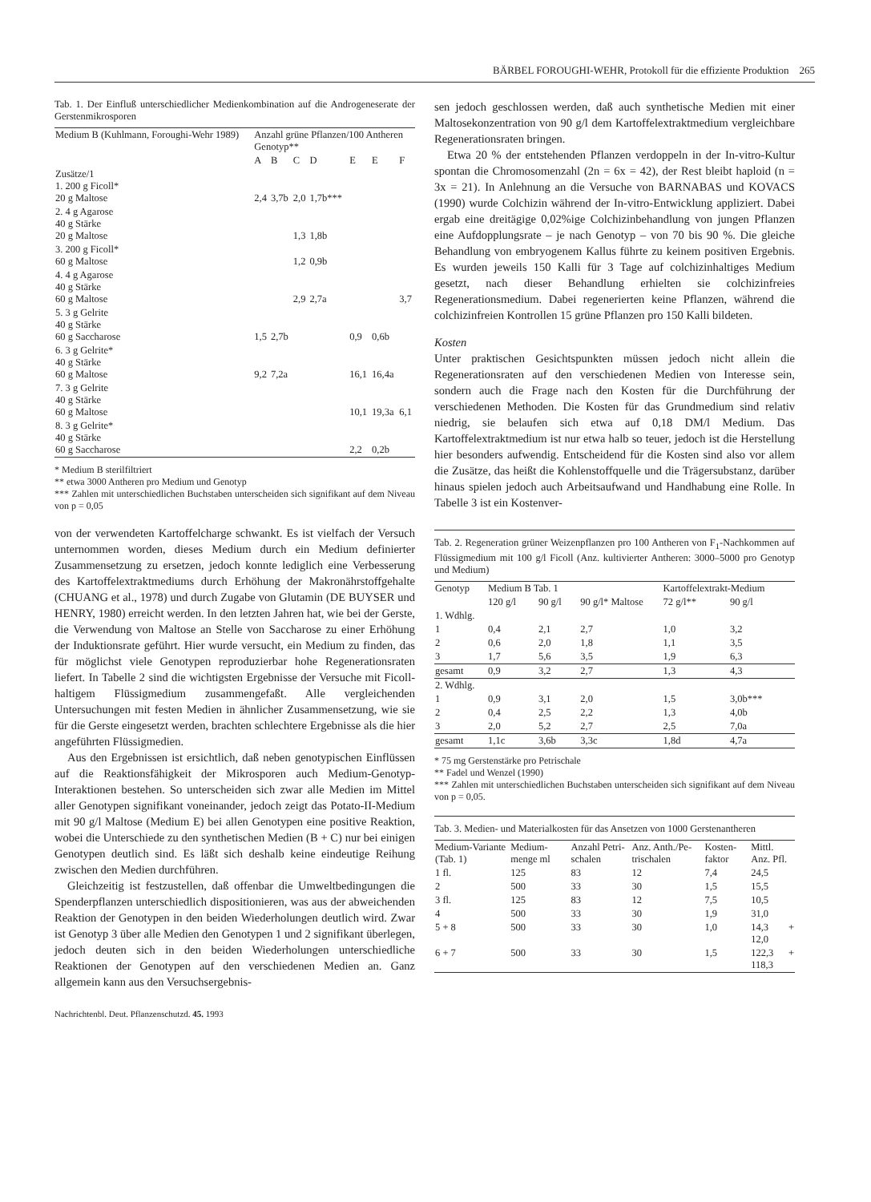BÄRBEL FOROUGHI-WEHR, Protokoll für die effiziente Produktion 265
Tab. 1. Der Einfluß unterschiedlicher Medienkombination auf die Androgeneserate der Gerstenmikrosporen
| Medium B (Kuhlmann, Foroughi-Wehr 1989) | Anzahl grüne Pflanzen/100 Antheren Genotyp** | | | | | | |
| --- | --- | --- | --- | --- | --- | --- | --- |
| | A | B | C | D | E | E | F |
| Zusätze/1 1. 200 g Ficoll* 20 g Maltose | 2,4 | 3,7b | 2,0 | 1,7b*** | | | |
| 2. 4 g Agarose 40 g Stärke 20 g Maltose | | | 1,3 | 1,8b | | | |
| 3. 200 g Ficoll* 60 g Maltose | | | 1,2 | 0,9b | | | |
| 4. 4 g Agarose 40 g Stärke 60 g Maltose | | | 2,9 | 2,7a | | | 3,7 |
| 5. 3 g Gelrite 40 g Stärke 60 g Saccharose | 1,5 | 2,7b | | | 0,9 | 0,6b | |
| 6. 3 g Gelrite* 40 g Stärke 60 g Maltose | 9,2 | 7,2a | | | 16,1 | 16,4a | |
| 7. 3 g Gelrite 40 g Stärke 60 g Maltose | | | | | 10,1 | 19,3a | 6,1 |
| 8. 3 g Gelrite* 40 g Stärke 60 g Saccharose | | | | | 2,2 | 0,2b | |
* Medium B sterilfiltriert
** etwa 3000 Antheren pro Medium und Genotyp
*** Zahlen mit unterschiedlichen Buchstaben unterscheiden sich signifikant auf dem Niveau von p = 0,05
von der verwendeten Kartoffelcharge schwankt. Es ist vielfach der Versuch unternommen worden, dieses Medium durch ein Medium definierter Zusammensetzung zu ersetzen, jedoch konnte lediglich eine Verbesserung des Kartoffelextraktmediums durch Erhöhung der Makronährstoffgehalte (CHUANG et al., 1978) und durch Zugabe von Glutamin (DE BUYSER und HENRY, 1980) erreicht werden. In den letzten Jahren hat, wie bei der Gerste, die Verwendung von Maltose an Stelle von Saccharose zu einer Erhöhung der Induktionsrate geführt. Hier wurde versucht, ein Medium zu finden, das für möglichst viele Genotypen reproduzierbar hohe Regenerationsraten liefert. In Tabelle 2 sind die wichtigsten Ergebnisse der Versuche mit Ficoll-haltigem Flüssigmedium zusammengefaßt. Alle vergleichenden Untersuchungen mit festen Medien in ähnlicher Zusammensetzung, wie sie für die Gerste eingesetzt werden, brachten schlechtere Ergebnisse als die hier angeführten Flüssigmedien.
Aus den Ergebnissen ist ersichtlich, daß neben genotypischen Einflüssen auf die Reaktionsfähigkeit der Mikrosporen auch Medium-Genotyp-Interaktionen bestehen. So unterscheiden sich zwar alle Medien im Mittel aller Genotypen signifikant voneinander, jedoch zeigt das Potato-II-Medium mit 90 g/l Maltose (Medium E) bei allen Genotypen eine positive Reaktion, wobei die Unterschiede zu den synthetischen Medien (B + C) nur bei einigen Genotypen deutlich sind. Es läßt sich deshalb keine eindeutige Reihung zwischen den Medien durchführen.
Gleichzeitig ist festzustellen, daß offenbar die Umweltbedingungen die Spenderpflanzen unterschiedlich dispositionieren, was aus der abweichenden Reaktion der Genotypen in den beiden Wiederholungen deutlich wird. Zwar ist Genotyp 3 über alle Medien den Genotypen 1 und 2 signifikant überlegen, jedoch deuten sich in den beiden Wiederholungen unterschiedliche Reaktionen der Genotypen auf den verschiedenen Medien an. Ganz allgemein kann aus den Versuchsergebnis-
Nachrichtenbl. Deut. Pflanzenschutzd. 45. 1993
sen jedoch geschlossen werden, daß auch synthetische Medien mit einer Maltosekonzentration von 90 g/l dem Kartoffelextraktmedium vergleichbare Regenerationsraten bringen.
Etwa 20 % der entstehenden Pflanzen verdoppeln in der In-vitro-Kultur spontan die Chromosomenzahl (2n = 6x = 42), der Rest bleibt haploid (n = 3x = 21). In Anlehnung an die Versuche von BARNABAS und KOVACS (1990) wurde Colchizin während der In-vitro-Entwicklung appliziert. Dabei ergab eine dreitägige 0,02%ige Colchizinbehandlung von jungen Pflanzen eine Aufdopplungsrate – je nach Genotyp – von 70 bis 90 %. Die gleiche Behandlung von embryogenem Kallus führte zu keinem positiven Ergebnis. Es wurden jeweils 150 Kalli für 3 Tage auf colchizinhaltiges Medium gesetzt, nach dieser Behandlung erhielten sie colchizinfreies Regenerationsmedium. Dabei regenerierten keine Pflanzen, während die colchizinfreien Kontrollen 15 grüne Pflanzen pro 150 Kalli bildeten.
Kosten
Unter praktischen Gesichtspunkten müssen jedoch nicht allein die Regenerationsraten auf den verschiedenen Medien von Interesse sein, sondern auch die Frage nach den Kosten für die Durchführung der verschiedenen Methoden. Die Kosten für das Grundmedium sind relativ niedrig, sie belaufen sich etwa auf 0,18 DM/l Medium. Das Kartoffelextraktmedium ist nur etwa halb so teuer, jedoch ist die Herstellung hier besonders aufwendig. Entscheidend für die Kosten sind also vor allem die Zusätze, das heißt die Kohlenstoffquelle und die Trägersubstanz, darüber hinaus spielen jedoch auch Arbeitsaufwand und Handhabung eine Rolle. In Tabelle 3 ist ein Kostenver-
Tab. 2. Regeneration grüner Weizenpflanzen pro 100 Antheren von F<sub>1</sub>-Nachkommen auf Flüssigmedium mit 100 g/l Ficoll (Anz. kultivierter Antheren: 3000–5000 pro Genotyp und Medium)
| Genotyp | Medium B Tab. 1 | | | Kartoffelextrakt-Medium | |
| --- | --- | --- | --- | --- | --- |
| | 120 g/l | 90 g/l | 90 g/l* Maltose | 72 g/l** | 90 g/l |
| 1. Wdhlg. | | | | | |
| 1 | 0,4 | 2,1 | 2,7 | 1,0 | 3,2 |
| 2 | 0,6 | 2,0 | 1,8 | 1,1 | 3,5 |
| 3 | 1,7 | 5,6 | 3,5 | 1,9 | 6,3 |
| gesamt | 0,9 | 3,2 | 2,7 | 1,3 | 4,3 |
| 2. Wdhlg. | | | | | |
| 1 | 0,9 | 3,1 | 2,0 | 1,5 | 3,0b*** |
| 2 | 0,4 | 2,5 | 2,2 | 1,3 | 4,0b |
| 3 | 2,0 | 5,2 | 2,7 | 2,5 | 7,0a |
| gesamt | 1,1c | 3,6b | 3,3c | 1,8d | 4,7a |
* 75 mg Gerstenstärke pro Petrischale
** Fadel und Wenzel (1990)
*** Zahlen mit unterschiedlichen Buchstaben unterscheiden sich signifikant auf dem Niveau von p = 0,05.
Tab. 3. Medien- und Materialkosten für das Ansetzen von 1000 Gerstenantheren
| Medium-Variante (Tab. 1) | Medium-menge ml | Anzahl Petri-schalen | Anz. Anth./Pe-trischalen | Kosten-faktor | Mittl. Anz. Pfl. |
| --- | --- | --- | --- | --- | --- |
| 1 fl. | 125 | 83 | 12 | 7,4 | 24,5 |
| 2 | 500 | 33 | 30 | 1,5 | 15,5 |
| 3 fl. | 125 | 83 | 12 | 7,5 | 10,5 |
| 4 | 500 | 33 | 30 | 1,9 | 31,0 |
| 5 + 8 | 500 | 33 | 30 | 1,0 | 14,3 + 12,0 |
| 6 + 7 | 500 | 33 | 30 | 1,5 | 122,3 + 118,3 |